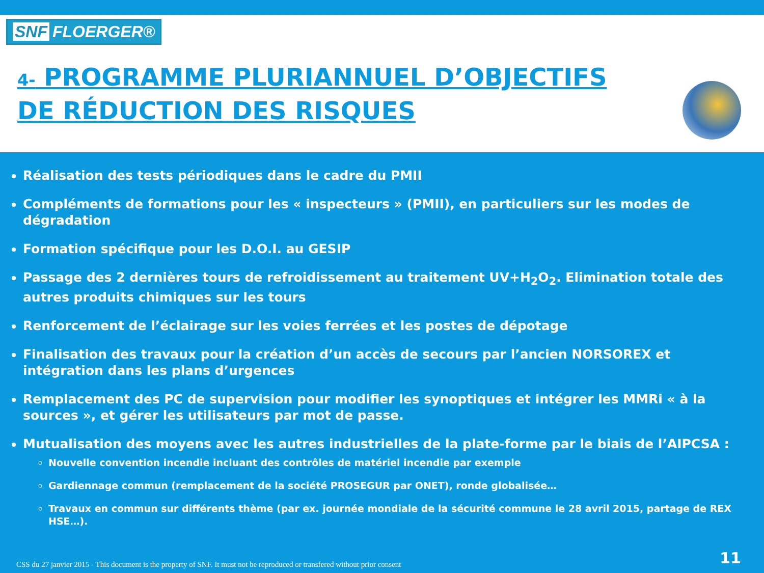SNF FLOERGER®
4- PROGRAMME PLURIANNUEL D’OBJECTIFS
DE RÉDUCTION DES RISQUES
Réalisation des tests périodiques dans le cadre du PMII
Compléments de formations pour les « inspecteurs » (PMII), en particuliers sur les modes de dégradation
Formation spécifique pour les D.O.I. au GESIP
Passage des 2 dernières tours de refroidissement au traitement UV+H<sub>2</sub>O<sub>2</sub>. Elimination totale des autres produits chimiques sur les tours
Renforcement de l’éclairage sur les voies ferrées et les postes de dépotage
Finalisation des travaux pour la création d’un accès de secours par l’ancien NORSOREX et intégration dans les plans d’urgences
Remplacement des PC de supervision pour modifier les synoptiques et intégrer les MMRi « à la sources », et gérer les utilisateurs par mot de passe.
Mutualisation des moyens avec les autres industrielles de la plate-forme par le biais de l’AIPCSA :
Nouvelle convention incendie incluant des contrôles de matériel incendie par exemple
Gardiennage commun (remplacement de la société PROSEGUR par ONET), ronde globalisée…
Travaux en commun sur différents thème (par ex. journée mondiale de la sécurité commune le 28 avril 2015, partage de REX HSE…).
CSS du 27 janvier 2015 - This document is the property of SNF. It must not be reproduced or transfered without prior consent
11